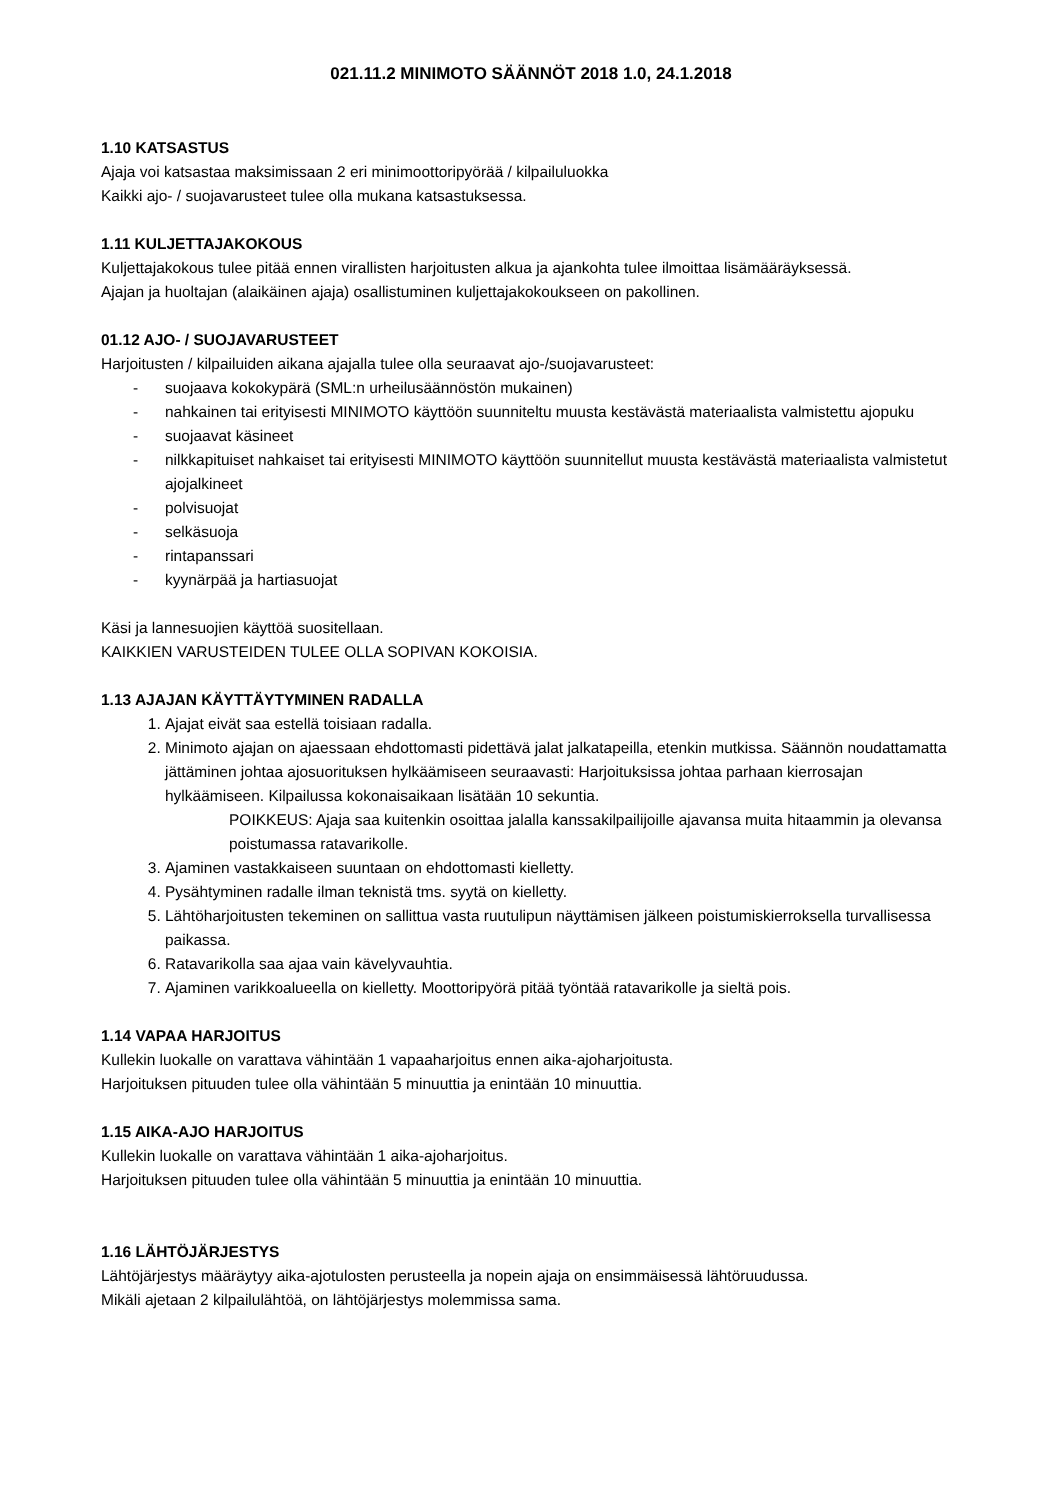021.11.2 MINIMOTO SÄÄNNÖT 2018 1.0, 24.1.2018
1.10 KATSASTUS
Ajaja voi katsastaa maksimissaan 2 eri minimoottoripyörää / kilpailuluokka
Kaikki ajo- / suojavarusteet tulee olla mukana katsastuksessa.
1.11 KULJETTAJAKOKOUS
Kuljettajakokous tulee pitää ennen virallisten harjoitusten alkua ja ajankohta tulee ilmoittaa lisämääräyksessä.
Ajajan ja huoltajan (alaikäinen ajaja) osallistuminen kuljettajakokoukseen on pakollinen.
01.12 AJO- / SUOJAVARUSTEET
Harjoitusten / kilpailuiden aikana ajajalla tulee olla seuraavat ajo-/suojavarusteet:
- suojaava kokokypärä (SML:n urheilusäännöstön mukainen)
- nahkainen tai erityisesti MINIMOTO käyttöön suunniteltu muusta kestävästä materiaalista valmistettu ajopuku
- suojaavat käsineet
- nilkkapituiset nahkaiset tai erityisesti MINIMOTO käyttöön suunnitellut muusta kestävästä materiaalista valmistetut ajojalkineet
- polvisuojat
- selkäsuoja
- rintapanssari
- kyynärpää ja hartiasuojat
Käsi ja lannesuojien käyttöä suositellaan.
KAIKKIEN VARUSTEIDEN TULEE OLLA SOPIVAN KOKOISIA.
1.13 AJAJAN KÄYTTÄYTYMINEN RADALLA
1. Ajajat eivät saa estellä toisiaan radalla.
2. Minimoto ajajan on ajaessaan ehdottomasti pidettävä jalat jalkatapeilla, etenkin mutkissa. Säännön noudattamatta jättäminen johtaa ajosuorituksen hylkäämiseen seuraavasti: Harjoituksissa johtaa parhaan kierrosajan hylkäämiseen. Kilpailussa kokonaisaikaan lisätään 10 sekuntia.
POIKKEUS: Ajaja saa kuitenkin osoittaa jalalla kanssakilpailijoille ajavansa muita hitaammin ja olevansa poistumassa ratavarikolle.
3. Ajaminen vastakkaiseen suuntaan on ehdottomasti kielletty.
4. Pysähtyminen radalle ilman teknistä tms. syytä on kielletty.
5. Lähtöharjoitusten tekeminen on sallittua vasta ruutulipun näyttämisen jälkeen poistumiskierroksella turvallisessa paikassa.
6. Ratavarikolla saa ajaa vain kävelyvauhtia.
7. Ajaminen varikkoalueella on kielletty. Moottoripyörä pitää työntää ratavarikolle ja sieltä pois.
1.14 VAPAA HARJOITUS
Kullekin luokalle on varattava vähintään 1 vapaaharjoitus ennen aika-ajoharjoitusta.
Harjoituksen pituuden tulee olla vähintään 5 minuuttia ja enintään 10 minuuttia.
1.15 AIKA-AJO HARJOITUS
Kullekin luokalle on varattava vähintään 1 aika-ajoharjoitus.
Harjoituksen pituuden tulee olla vähintään 5 minuuttia ja enintään 10 minuuttia.
1.16 LÄHTÖJÄRJESTYS
Lähtöjärjestys määräytyy aika-ajotulosten perusteella ja nopein ajaja on ensimmäisessä lähtöruudussa.
Mikäli ajetaan 2 kilpailulähtöä, on lähtöjärjestys molemmissa sama.